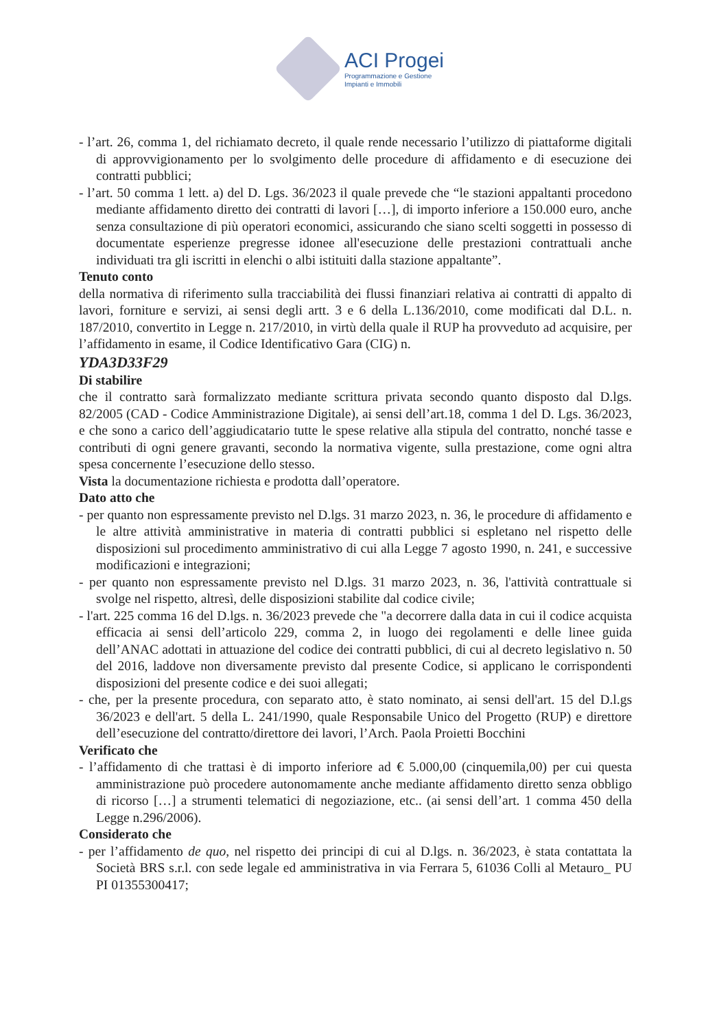ACI Progei
Programmazione e Gestione
Impianti e Immobili
- l’art. 26, comma 1, del richiamato decreto, il quale rende necessario l’utilizzo di piattaforme digitali di approvvigionamento per lo svolgimento delle procedure di affidamento e di esecuzione dei contratti pubblici;
- l’art. 50 comma 1 lett. a) del D. Lgs. 36/2023 il quale prevede che “le stazioni appaltanti procedono mediante affidamento diretto dei contratti di lavori […], di importo inferiore a 150.000 euro, anche senza consultazione di più operatori economici, assicurando che siano scelti soggetti in possesso di documentate esperienze pregresse idonee all'esecuzione delle prestazioni contrattuali anche individuati tra gli iscritti in elenchi o albi istituiti dalla stazione appaltante”.
Tenuto conto
della normativa di riferimento sulla tracciabilità dei flussi finanziari relativa ai contratti di appalto di lavori, forniture e servizi, ai sensi degli artt. 3 e 6 della L.136/2010, come modificati dal D.L. n. 187/2010, convertito in Legge n. 217/2010, in virtù della quale il RUP ha provveduto ad acquisire, per l’affidamento in esame, il Codice Identificativo Gara (CIG) n.
YDA3D33F29
Di stabilire
che il contratto sarà formalizzato mediante scrittura privata secondo quanto disposto dal D.lgs. 82/2005 (CAD - Codice Amministrazione Digitale), ai sensi dell’art.18, comma 1 del D. Lgs. 36/2023, e che sono a carico dell’aggiudicatario tutte le spese relative alla stipula del contratto, nonché tasse e contributi di ogni genere gravanti, secondo la normativa vigente, sulla prestazione, come ogni altra spesa concernente l’esecuzione dello stesso.
Vista la documentazione richiesta e prodotta dall’operatore.
Dato atto che
- per quanto non espressamente previsto nel D.lgs. 31 marzo 2023, n. 36, le procedure di affidamento e le altre attività amministrative in materia di contratti pubblici si espletano nel rispetto delle disposizioni sul procedimento amministrativo di cui alla Legge 7 agosto 1990, n. 241, e successive modificazioni e integrazioni;
- per quanto non espressamente previsto nel D.lgs. 31 marzo 2023, n. 36, l'attività contrattuale si svolge nel rispetto, altresì, delle disposizioni stabilite dal codice civile;
- l'art. 225 comma 16 del D.lgs. n. 36/2023 prevede che "a decorrere dalla data in cui il codice acquista efficacia ai sensi dell’articolo 229, comma 2, in luogo dei regolamenti e delle linee guida dell’ANAC adottati in attuazione del codice dei contratti pubblici, di cui al decreto legislativo n. 50 del 2016, laddove non diversamente previsto dal presente Codice, si applicano le corrispondenti disposizioni del presente codice e dei suoi allegati;
- che, per la presente procedura, con separato atto, è stato nominato, ai sensi dell'art. 15 del D.l.gs 36/2023 e dell'art. 5 della L. 241/1990, quale Responsabile Unico del Progetto (RUP) e direttore dell’esecuzione del contratto/direttore dei lavori, l’Arch. Paola Proietti Bocchini
Verificato che
- l’affidamento di che trattasi è di importo inferiore ad € 5.000,00 (cinquemila,00) per cui questa amministrazione può procedere autonomamente anche mediante affidamento diretto senza obbligo di ricorso […] a strumenti telematici di negoziazione, etc.. (ai sensi dell’art. 1 comma 450 della Legge n.296/2006).
Considerato che
- per l’affidamento de quo, nel rispetto dei principi di cui al D.lgs. n. 36/2023, è stata contattata la Società BRS s.r.l. con sede legale ed amministrativa in via Ferrara 5, 61036 Colli al Metauro_ PU PI 01355300417;